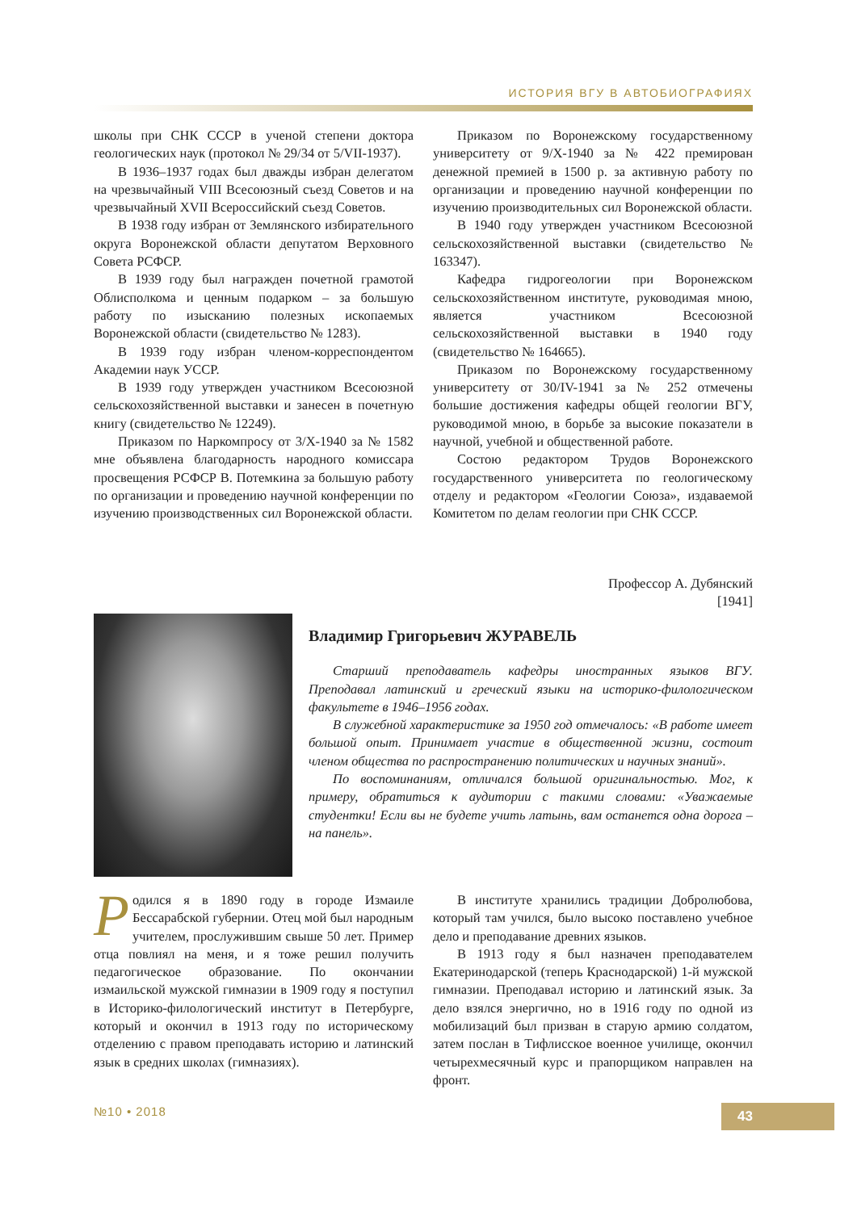ИСТОРИЯ ВГУ В АВТОБИОГРАФИЯХ
школы при СНК СССР в ученой степени доктора геологических наук (протокол № 29/34 от 5/VII-1937).
В 1936–1937 годах был дважды избран делегатом на чрезвычайный VIII Всесоюзный съезд Советов и на чрезвычайный XVII Всероссийский съезд Советов.
В 1938 году избран от Землянского избирательного округа Воронежской области депутатом Верховного Совета РСФСР.
В 1939 году был награжден почетной грамотой Облисполкома и ценным подарком – за большую работу по изысканию полезных ископаемых Воронежской области (свидетельство № 1283).
В 1939 году избран членом-корреспондентом Академии наук УССР.
В 1939 году утвержден участником Всесоюзной сельскохозяйственной выставки и занесен в почетную книгу (свидетельство № 12249).
Приказом по Наркомпросу от 3/X-1940 за № 1582 мне объявлена благодарность народного комиссара просвещения РСФСР В. Потемкина за большую работу по организации и проведению научной конференции по изучению производственных сил Воронежской области.
Приказом по Воронежскому государственному университету от 9/X-1940 за № 422 премирован денежной премией в 1500 р. за активную работу по организации и проведению научной конференции по изучению производительных сил Воронежской области.
В 1940 году утвержден участником Всесоюзной сельскохозяйственной выставки (свидетельство № 163347).
Кафедра гидрогеологии при Воронежском сельскохозяйственном институте, руководимая мною, является участником Всесоюзной сельскохозяйственной выставки в 1940 году (свидетельство № 164665).
Приказом по Воронежскому государственному университету от 30/IV-1941 за № 252 отмечены большие достижения кафедры общей геологии ВГУ, руководимой мною, в борьбе за высокие показатели в научной, учебной и общественной работе.
Состою редактором Трудов Воронежского государственного университета по геологическому отделу и редактором «Геологии Союза», издаваемой Комитетом по делам геологии при СНК СССР.
Профессор А. Дубянский
[1941]
Владимир Григорьевич ЖУРАВЕЛЬ
Старший преподаватель кафедры иностранных языков ВГУ. Преподавал латинский и греческий языки на историко-филологическом факультете в 1946–1956 годах.
В служебной характеристике за 1950 год отмечалось: «В работе имеет большой опыт. Принимает участие в общественной жизни, состоит членом общества по распространению политических и научных знаний».
По воспоминаниям, отличался большой оригинальностью. Мог, к примеру, обратиться к аудитории с такими словами: «Уважаемые студентки! Если вы не будете учить латынь, вам останется одна дорога – на панель».
Родился я в 1890 году в городе Измаиле Бессарабской губернии. Отец мой был народным учителем, прослужившим свыше 50 лет. Пример отца повлиял на меня, и я тоже решил получить педагогическое образование. По окончании измаильской мужской гимназии в 1909 году я поступил в Историко-филологический институт в Петербурге, который и окончил в 1913 году по историческому отделению с правом преподавать историю и латинский язык в средних школах (гимназиях).
В институте хранились традиции Добролюбова, который там учился, было высоко поставлено учебное дело и преподавание древних языков.
В 1913 году я был назначен преподавателем Екатеринодарской (теперь Краснодарской) 1-й мужской гимназии. Преподавал историю и латинский язык. За дело взялся энергично, но в 1916 году по одной из мобилизаций был призван в старую армию солдатом, затем послан в Тифлисское военное училище, окончил четырехмесячный курс и прапорщиком направлен на фронт.
№10 • 2018 43